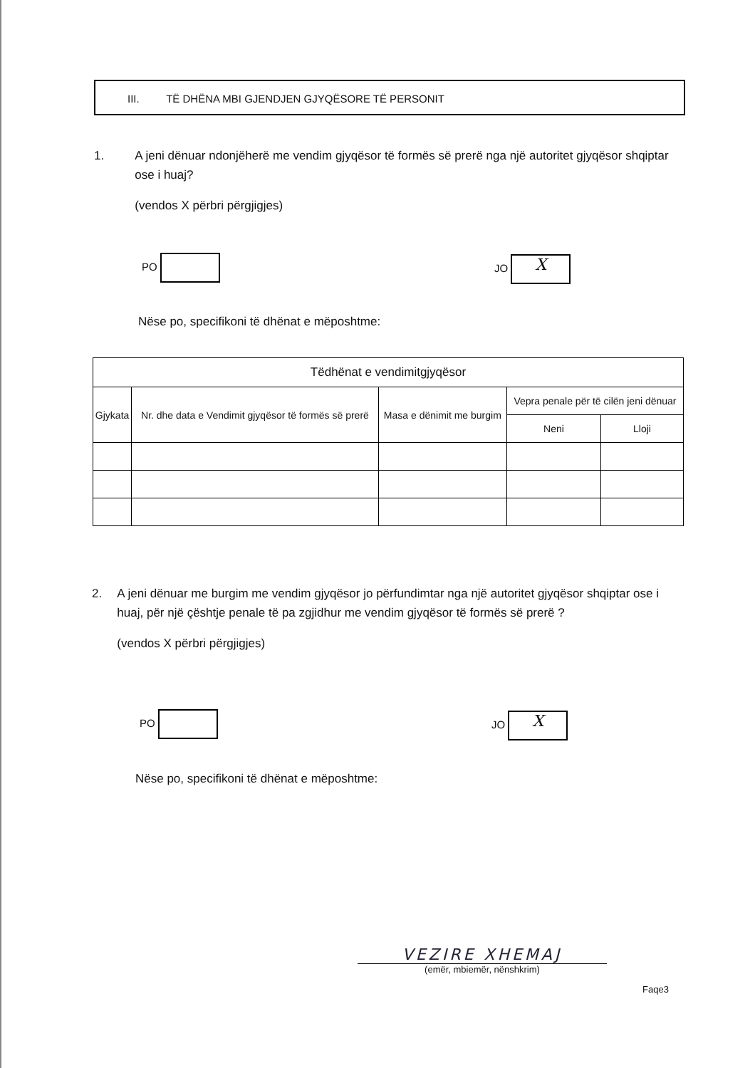III. TË DHËNA MBI GJENDJEN GJYQËSORE TË PERSONIT
1. A jeni dënuar ndonjëherë me vendim gjyqësor të formës së prerë nga një autoritet gjyqësor shqiptar ose i huaj?
(vendos X përbri përgjigjes)
PO JO X
Nëse po, specifikoni të dhënat e mëposhtme:
| Tëdhënat e vendimitgjyqësor | | | | |
| --- | --- | --- | --- | --- |
| Gjykata | Nr. dhe data e Vendimit gjyqësor të formës së prerë | Masa e dënimit me burgim | Vepra penale për të cilën jeni dënuar | |
| | | | Neni | Lloji |
2. A jeni dënuar me burgim me vendim gjyqësor jo përfundimtar nga një autoritet gjyqësor shqiptar ose i huaj, për një çështje penale të pa zgjidhur me vendim gjyqësor të formës së prerë ?
(vendos X përbri përgjigjes)
PO JO X
Nëse po, specifikoni të dhënat e mëposhtme:
VEZIRE XHEMAJ
(emër, mbiemër, nënshkrim)
Faqe3